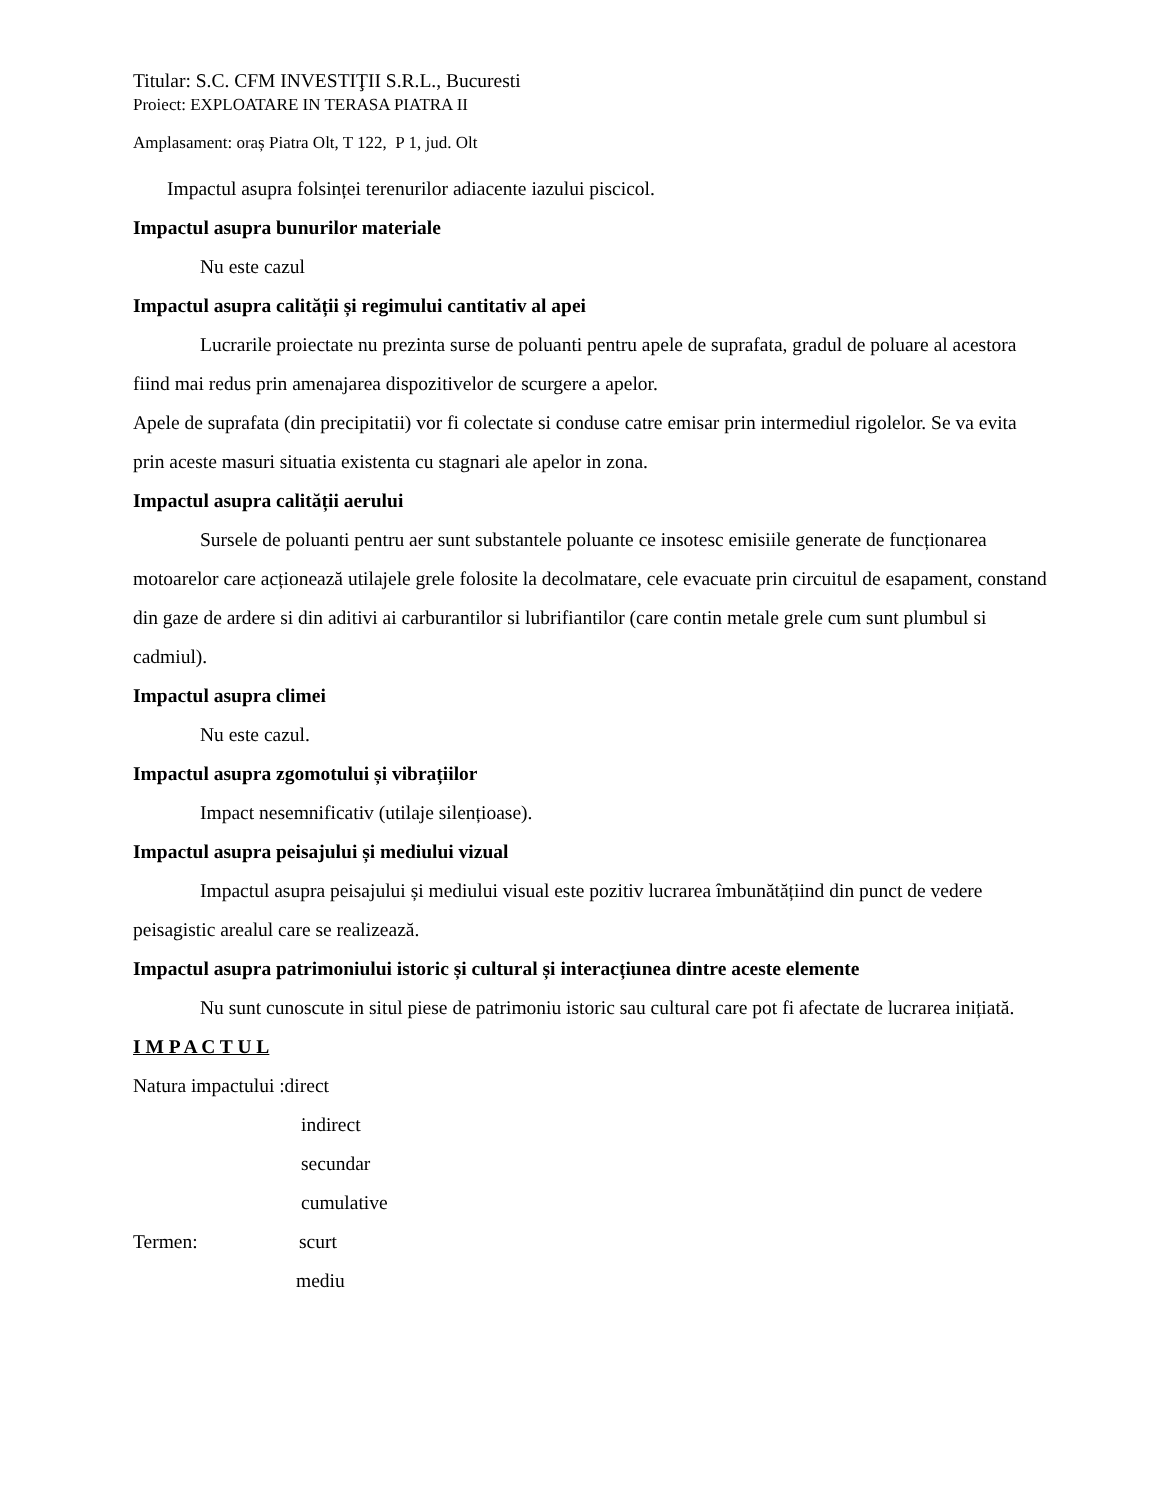Titular: S.C. CFM INVESTIŢII S.R.L., Bucuresti
Proiect: EXPLOATARE IN TERASA PIATRA II
Amplasament: oraș Piatra Olt, T 122, P 1, jud. Olt
Impactul asupra folsinței terenurilor adiacente iazului piscicol.
Impactul asupra bunurilor materiale
Nu este cazul
Impactul asupra calității și regimului cantitativ al apei
Lucrarile proiectate nu prezinta surse de poluanti pentru apele de suprafata, gradul de poluare al acestora fiind mai redus prin amenajarea dispozitivelor de scurgere a apelor.
Apele de suprafata (din precipitatii) vor fi colectate si conduse catre emisar prin intermediul rigolelor. Se va evita prin aceste masuri situatia existenta cu stagnari ale apelor in zona.
Impactul asupra calității aerului
Sursele de poluanti pentru aer sunt substantele poluante ce insotesc emisiile generate de funcționarea motoarelor care acționează utilajele grele folosite la decolmatare, cele evacuate prin circuitul de esapament, constand din gaze de ardere si din aditivi ai carburantilor si lubrifiantilor (care contin metale grele cum sunt plumbul si cadmiul).
Impactul asupra climei
Nu este cazul.
Impactul asupra zgomotului și vibrațiilor
Impact nesemnificativ (utilaje silențioase).
Impactul asupra peisajului și mediului vizual
Impactul asupra peisajului și mediului visual este pozitiv lucrarea îmbunătățiind din punct de vedere peisagistic arealul care se realizează.
Impactul asupra patrimoniului istoric și cultural și interacțiunea dintre aceste elemente
Nu sunt cunoscute in situl piese de patrimoniu istoric sau cultural care pot fi afectate de lucrarea inițiată.
I M P A C T U L
Natura impactului :direct
indirect
secundar
cumulative
Termen: scurt
mediu